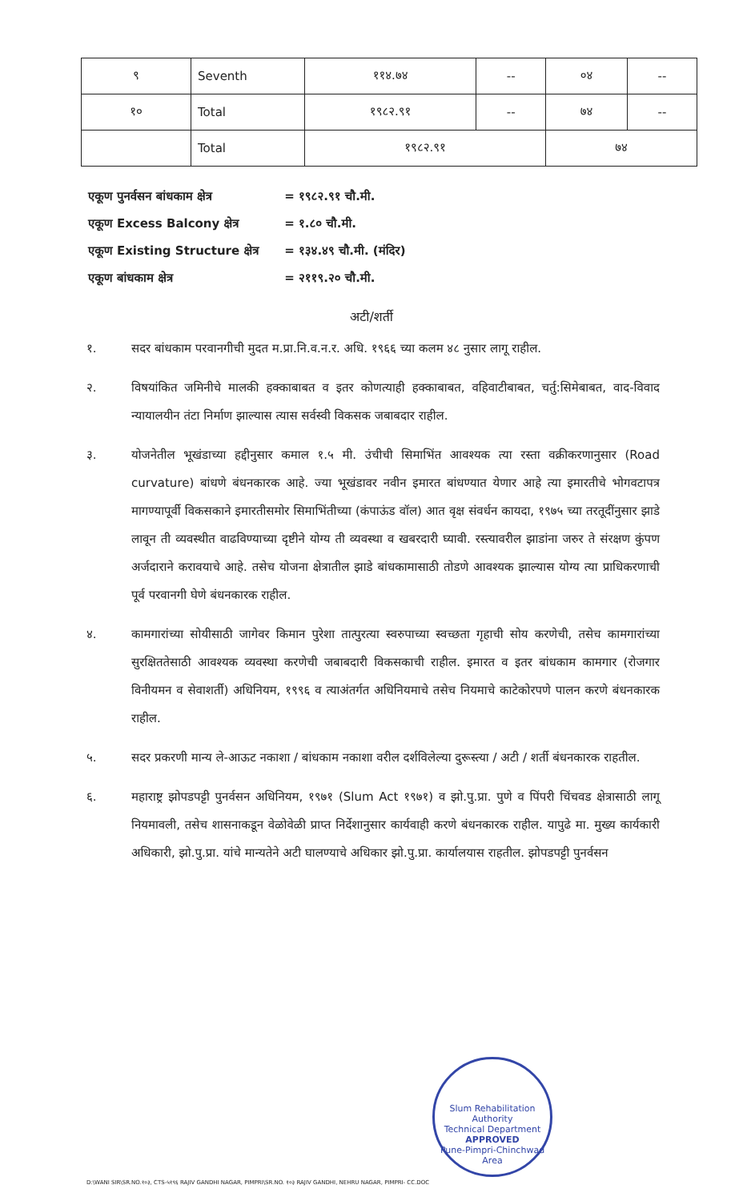| ९ | Seventh | ११४.७४ | -- | ०४ | -- |
| १० | Total | १९८२.९१ | -- | ७४ | -- |
| | Total | १९८२.९१ | | ७४ | |
एकूण पुनर्वसन बांधकाम क्षेत्र = १९८२.९१ चौ.मी.
एकूण Excess Balcony क्षेत्र = १.८० चौ.मी.
एकूण Existing Structure क्षेत्र = १३४.४९ चौ.मी. (मंदिर)
एकूण बांधकाम क्षेत्र = २११९.२० चौ.मी.
अटी/शर्ती
१. सदर बांधकाम परवानगीची मुदत म.प्रा.नि.व.न.र. अधि. १९६६ च्या कलम ४८ नुसार लागू राहील.
२. विषयांकित जमिनीचे मालकी हक्काबाबत व इतर कोणत्याही हक्काबाबत, वहिवाटीबाबत, चर्तु:सिमेबाबत, वाद-विवाद न्यायालयीन तंटा निर्माण झाल्यास त्यास सर्वस्वी विकसक जबाबदार राहील.
३. योजनेतील भूखंडाच्या हद्दीनुसार कमाल १.५ मी. उंचीची सिमाभिंत आवश्यक त्या रस्ता वक्रीकरणानुसार (Road curvature) बांधणे बंधनकारक आहे. ज्या भूखंडावर नवीन इमारत बांधण्यात येणार आहे त्या इमारतीचे भोगवटापत्र मागण्यापूर्वी विकसकाने इमारतीसमोर सिमाभिंतीच्या (कंपाऊंड वॉल) आत वृक्ष संवर्धन कायदा, १९७५ च्या तरतूदींनुसार झाडे लावून ती व्यवस्थीत वाढविण्याच्या दृष्टीने योग्य ती व्यवस्था व खबरदारी घ्यावी. रस्त्यावरील झाडांना जरुर ते संरक्षण कुंपण अर्जदाराने करावयाचे आहे. तसेच योजना क्षेत्रातील झाडे बांधकामासाठी तोडणे आवश्यक झाल्यास योग्य त्या प्राधिकरणाची पूर्व परवानगी घेणे बंधनकारक राहील.
४. कामगारांच्या सोयीसाठी जागेवर किमान पुरेशा तात्पुरत्या स्वरुपाच्या स्वच्छता गृहाची सोय करणेची, तसेच कामगारांच्या सुरक्षिततेसाठी आवश्यक व्यवस्था करणेची जबाबदारी विकसकाची राहील. इमारत व इतर बांधकाम कामगार (रोजगार विनीयमन व सेवाशर्ती) अधिनियम, १९९६ व त्याअंतर्गत अधिनियमाचे तसेच नियमाचे काटेकोरपणे पालन करणे बंधनकारक राहील.
५. सदर प्रकरणी मान्य ले-आऊट नकाशा / बांधकाम नकाशा वरील दर्शविलेल्या दुरूस्त्या / अटी / शर्ती बंधनकारक राहतील.
६. महाराष्ट्र झोपडपट्टी पुनर्वसन अधिनियम, १९७१ (Slum Act १९७१) व झो.पु.प्रा. पुणे व पिंपरी चिंचवड क्षेत्रासाठी लागू नियमावली, तसेच शासनाकडून वेळोवेळी प्राप्त निर्देशानुसार कार्यवाही करणे बंधनकारक राहील. यापुढे मा. मुख्य कार्यकारी अधिकारी, झो.पु.प्रा. यांचे मान्यतेने अटी घालण्याचे अधिकार झो.पु.प्रा. कार्यालयास राहतील. झोपडपट्टी पुनर्वसन
Slum Rehabilitation Authority
Technical Department
APPROVED
Pune-Pimpri-Chinchwad Area
D:\WANI SIR\SR.NO.१०३, CTS-५१९६ RAJIV GANDHI NAGAR, PIMPRI\SR.NO. १०३ RAJIV GANDHI, NEHRU NAGAR, PIMPRI- CC.DOC